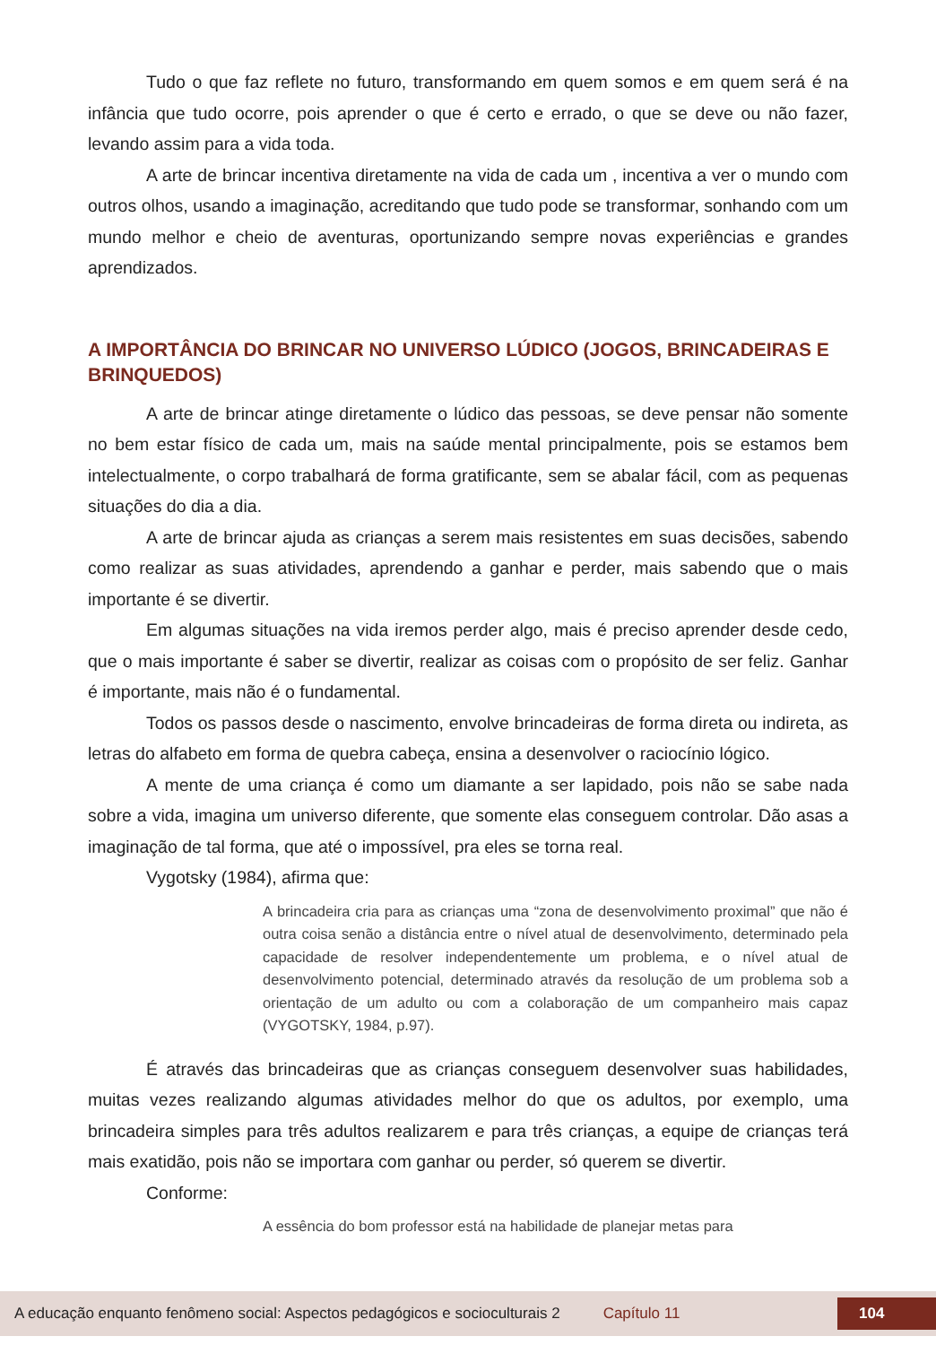Tudo o que faz reflete no futuro, transformando em quem somos e em quem será é na infância que tudo ocorre, pois aprender o que é certo e errado, o que se deve ou não fazer, levando assim para a vida toda.
A arte de brincar incentiva diretamente na vida de cada um , incentiva a ver o mundo com outros olhos, usando a imaginação, acreditando que tudo pode se transformar, sonhando com um mundo melhor e cheio de aventuras, oportunizando sempre novas experiências e grandes aprendizados.
A IMPORTÂNCIA DO BRINCAR NO UNIVERSO LÚDICO (JOGOS, BRINCADEIRAS E BRINQUEDOS)
A arte de brincar atinge diretamente o lúdico das pessoas, se deve pensar não somente no bem estar físico de cada um, mais na saúde mental principalmente, pois se estamos bem intelectualmente, o corpo trabalhará de forma gratificante, sem se abalar fácil, com as pequenas situações do dia a dia.
A arte de brincar ajuda as crianças a serem mais resistentes em suas decisões, sabendo como realizar as suas atividades, aprendendo a ganhar e perder, mais sabendo que o mais importante é se divertir.
Em algumas situações na vida iremos perder algo, mais é preciso aprender desde cedo, que o mais importante é saber se divertir, realizar as coisas com o propósito de ser feliz. Ganhar é importante, mais não é o fundamental.
Todos os passos desde o nascimento, envolve brincadeiras de forma direta ou indireta, as letras do alfabeto em forma de quebra cabeça, ensina a desenvolver o raciocínio lógico.
A mente de uma criança é como um diamante a ser lapidado, pois não se sabe nada sobre a vida, imagina um universo diferente, que somente elas conseguem controlar. Dão asas a imaginação de tal forma, que até o impossível, pra eles se torna real.
Vygotsky (1984), afirma que:
A brincadeira cria para as crianças uma “zona de desenvolvimento proximal” que não é outra coisa senão a distância entre o nível atual de desenvolvimento, determinado pela capacidade de resolver independentemente um problema, e o nível atual de desenvolvimento potencial, determinado através da resolução de um problema sob a orientação de um adulto ou com a colaboração de um companheiro mais capaz (VYGOTSKY, 1984, p.97).
É através das brincadeiras que as crianças conseguem desenvolver suas habilidades, muitas vezes realizando algumas atividades melhor do que os adultos, por exemplo, uma brincadeira simples para três adultos realizarem e para três crianças, a equipe de crianças terá mais exatidão, pois não se importara com ganhar ou perder, só querem se divertir.
Conforme:
A essência do bom professor está na habilidade de planejar metas para
A educação enquanto fenômeno social: Aspectos pedagógicos e socioculturais 2 Capítulo 11 104